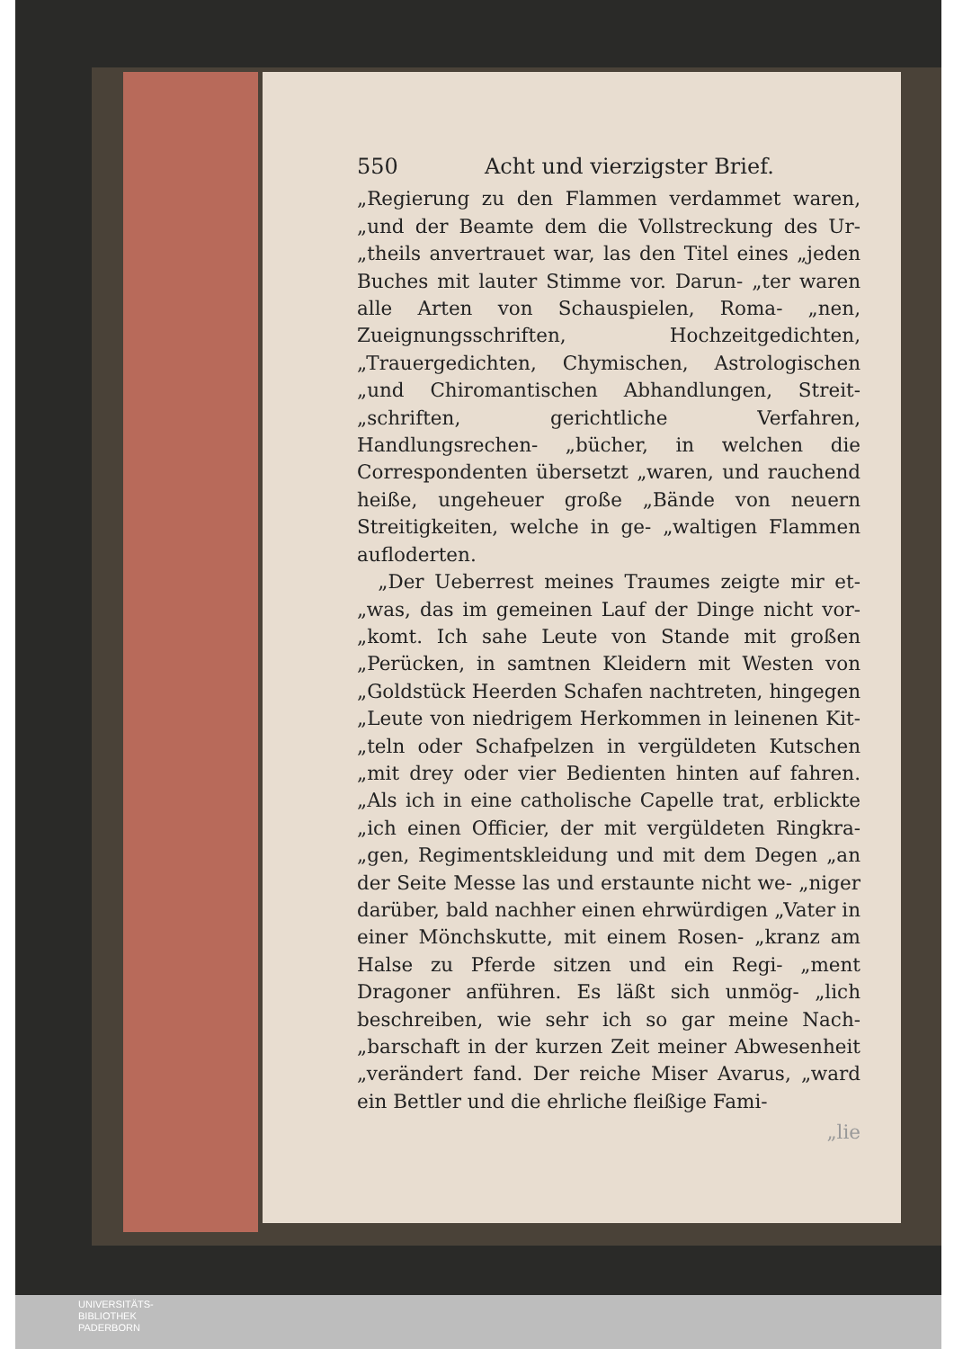550 Acht und vierzigster Brief.
„Regierung zu den Flammen verdammet waren, „und der Beamte dem die Vollstreckung des Ur- „theils anvertrauet war, las den Titel eines „jeden Buches mit lauter Stimme vor. Darun- „ter waren alle Arten von Schauspielen, Roma- „nen, Zueignungsschriften, Hochzeitgedichten, „Trauergedichten, Chymischen, Astrologischen „und Chiromantischen Abhandlungen, Streit- „schriften, gerichtliche Verfahren, Handlungsrechen- „bücher, in welchen die Correspondenten übersetzt „waren, und rauchend heiße, ungeheuer große „Bände von neuern Streitigkeiten, welche in ge- „waltigen Flammen aufloderten.
„Der Ueberrest meines Traumes zeigte mir et- „was, das im gemeinen Lauf der Dinge nicht vor- „komt. Ich sahe Leute von Stande mit großen „Perücken, in samtnen Kleidern mit Westen von „Goldstück Heerden Schafen nachtreten, hingegen „Leute von niedrigem Herkommen in leinenen Kit- „teln oder Schafpelzen in vergüldeten Kutschen „mit drey oder vier Bedienten hinten auf fahren. „Als ich in eine catholische Capelle trat, erblickte „ich einen Officier, der mit vergüldeten Ringkra- „gen, Regimentskleidung und mit dem Degen „an der Seite Messe las und erstaunte nicht we- „niger darüber, bald nachher einen ehrwürdigen „Vater in einer Mönchskutte, mit einem Rosen- „kranz am Halse zu Pferde sitzen und ein Regi- „ment Dragoner anführen. Es läßt sich unmög- „lich beschreiben, wie sehr ich so gar meine Nach- „barschaft in der kurzen Zeit meiner Abwesenheit „verändert fand. Der reiche Miser Avarus, „ward ein Bettler und die ehrliche fleißige Fami-
„lie
UNIVERSITÄTS-
BIBLIOTHEK
PADERBORN